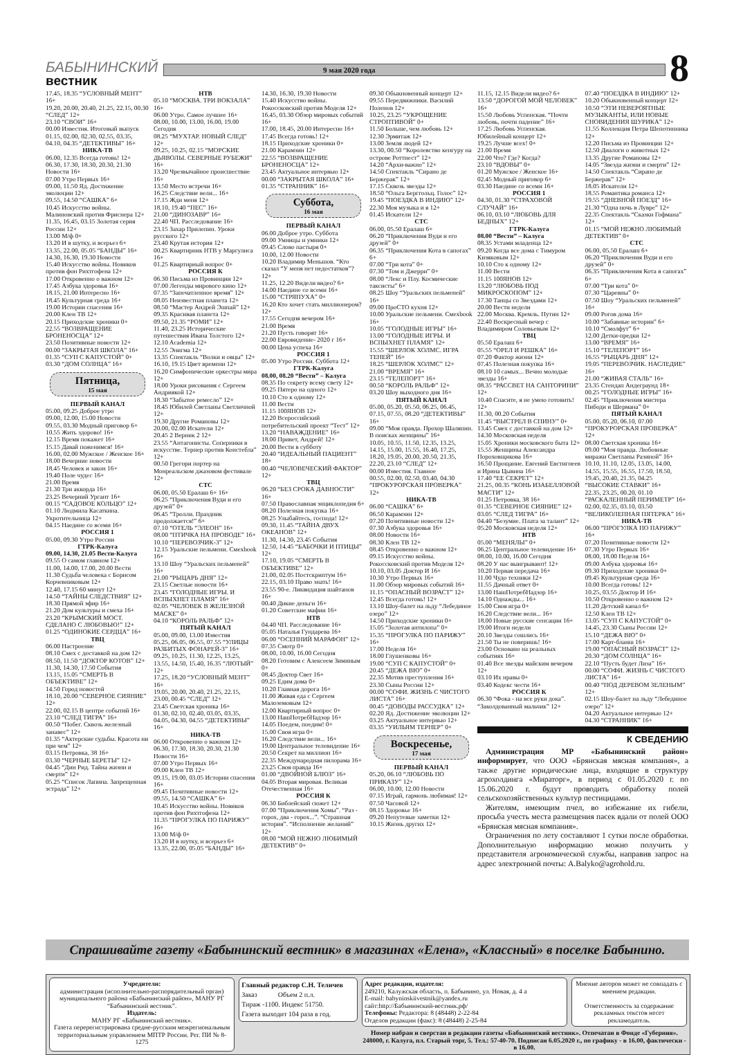БАБЫНИНСКИЙ
вестник
9 мая 2020 года
8
17.45, 18.35 “УСЛОВНЫЙ МЕНТ” 16+
19.20, 20.00, 20.40, 21.25, 22.15, 00.30 “СЛЕД” 12+
23.10 “СВОИ” 16+
00.00 Известия. Итоговый выпуск
01.15, 02.00, 02.30, 02.55, 03.35, 04.10, 04.35 “ДЕТЕКТИВЫ” 16+
НИКА-ТВ
06.00, 12.35 Всегда готовь! 12+
06.30, 17.30, 18.30, 20.30, 21.30 Новости 16+
07.00 Утро Первых 16+
09.00, 11.50 Яд. Достижение эволюции 12+
09.55, 14.50 “САШКА” 6+
10.45 Искусство войны. Малиновский против Фриснера 12+
11.35, 16.45, 03.15 Золотая серия России 12+
13.00 М/ф 0+
13.20 И в шутку, и всерьез 6+
13.35, 22.00, 05.05 “БАНДЫ” 16+
14.30, 16.30, 19.30 Новости
15.40 Искусство войны. Новиков против фон Рихтгофена 12+
17.00 Откровенно о важном 12+
17.45 Азбука здоровья 16+
18.15, 21.00 Интересно 16+
18.45 Культурная среда 16+
19.00 Истории спасения 16+
20.00 Клен ТВ 12+
20.15 Приходские хроники 0+
22.55 “ВОЗВРАЩЕНИЕ БРОНЕНОСЦА” 12+
23.50 Позитивные новости 12+
00.00 “ЗАКРЫТАЯ ШКОЛА” 16+
01.35 “СУП С КАПУСТОЙ” 0+
03.30 “ДОМ СОЛНЦА” 16+
Пятница,
15 мая
ПЕРВЫЙ КАНАЛ
05.00, 09.25 Доброе утро
09.00, 12.00, 15.00 Новости
09.55, 03.30 Модный приговор 6+
10.55 Жить здорово! 16+
12.15 Время покажет 16+
15.15 Давай поженимся! 16+
16.00, 02.00 Мужское / Женское 16+
18.00 Вечерние новости
18.45 Человек и закон 16+
19.40 Поле чудес 16+
21.00 Время
21.30 Три аккорда 16+
23.25 Вечерний Ургант 16+
00.15 “САДОВОЕ КОЛЬЦО” 12+
01.10 Людмила Касаткина. Укротительница 12+
04.15 Наедине со всеми 16+
РОССИЯ 1
05.00, 09.30 Утро России
ГТРК-Калуга
09.00, 14.30, 21.05 Вести-Калуга
09.55 О самом главном 12+
11.00, 14.00, 17.00, 20.00 Вести
11.30 Судьба человека с Борисом Корчевниковым 12+
12.40, 17.15 60 минут 12+
14.50 “ТАЙНЫ СЛЕДСТВИЯ” 12+
18.30 Прямой эфир 16+
21.20 Дом культуры и смеха 16+
23.20 “КРЫМСКИЙ МОСТ. СДЕЛАНО С ЛЮБОВЬЮ!” 12+
01.25 “ОДИНОКИЕ СЕРДЦА” 16+
ТВЦ
06.00 Настроение
08.10 Смех с доставкой на дом 12+
08.50, 11.50 “ДОКТОР КОТОВ” 12+
11.30, 14.30, 17.50 События
13.15, 15.05 “СМЕРТЬ В ОБЪЕКТИВЕ” 12+
14.50 Город новостей
18.10, 20.00 “СЕВЕРНОЕ СИЯНИЕ” 12+
22.00, 02.15 В центре событий 16+
23.10 “СЛЕД ТИГРА” 16+
00.50 “Побег. Сквозь железный занавес” 12+
01.35 “Актерские судьбы. Красота ни при чем” 12+
03.15 Петровка, 38 16+
03.30 “ЧЕРНЫЕ БЕРЕТЫ” 12+
04.45 “Дин Рид. Тайна жизни и смерти” 12+
05.25 “Список Лапина. Запрещенная эстрада” 12+
НТВ
05.10 “МОСКВА. ТРИ ВОКЗАЛА” 16+
06.00 Утро. Самое лучшее 16+
08.00, 10.00, 13.00, 16.00, 19.00 Сегодня
08.25 “МУХТАР. НОВЫЙ СЛЕД” 12+
09.25, 10.25, 02.15 “МОРСКИЕ ДЬЯВОЛЫ. СЕВЕРНЫЕ РУБЕЖИ” 16+
13.20 Чрезвычайное происшествие 16+
13.50 Место встречи 16+
16.25 Следствие вели... 16+
17.15 Жди меня 12+
18.10, 19.40 “ПЕС” 16+
21.00 “ДИНОЗАВР” 16+
22.40 ЧП. Расследование 16+
23.15 Захар Прилепин. Уроки русского 12+
23.40 Крутая история 12+
00.25 Квартирник НТВ у Маргулиса 16+
01.25 Квартирный вопрос 0+
РОССИЯ К
06.30 Письма из Провинции 12+
07.00 Легенды мирового кино 12+
07.35 “Запечатленное время” 12+
08.05 Неизвестная планета 12+
08.50 “Мастер Андрей Эшпай” 12+
09.35 Красивая планета 12+
09.50, 21.35 “РОМИ” 12+
11.40, 23.25 Исторические путешествия Ивана Толстого 12+
12.10 Academia 12+
12.55 Энигма 12+
13.35 Спектакль “Волки и овцы” 12+
16.10, 19.15 Цвет времени 12+
16.20 Симфонические оркестры мира 12+
18.00 Уроки рисования с Сергеем Андриякой 12+
18.30 “Забытое ремесло” 12+
18.45 Юбилей Светланы Светличной 12+
19.30 Другие Романовы 12+
20.00, 02.00 Искатели 12+
20.45 2 Верник 2 12+
23.55 “Антагонисты. Соперники в искусстве. Тернер против Констебла” 12+
00.50 Грегори портер на Монреальском джазовом фестивале 12+
СТС
06.00, 05.50 Ералаш 6+ 16+
06.25 “Приключения Вуди и его друзей” 0+
06.45 “Тролли. Праздник продолжается!” 6+
07.10 “ОТЕЛЬ “ЭЛЕОН” 16+
08.00 “ПТИЧКА НА ПРОВОДЕ” 16+
10.10 “ПЕРЕВОЗЧИК-3” 12+
12.15 Уральские пельмени. Смехbook 16+
13.10 Шоу “Уральских пельменей” 16+
21.00 “РЫЦАРЬ ДНЯ” 12+
23.15 Светлые новости 16+
23.45 “ГОЛОДНЫЕ ИГРЫ. И ВСПЫХНЕТ ПЛАМЯ” 16+
02.05 “ЧЕЛОВЕК В ЖЕЛЕЗНОЙ МАСКЕ” 0+
04.10 “КОРОЛЬ РАЛЬФ” 12+
ПЯТЫЙ КАНАЛ
05.00, 09.00, 13.00 Известия
05.25, 06.05, 06.55, 07.55 “УЛИЦЫ РАЗБИТЫХ ФОНАРЕЙ-3” 16+
09.25, 10.25, 11.30, 12.25, 13.25, 13.55, 14.50, 15.40, 16.35 “ЛЮТЫЙ” 12+
17.25, 18.20 “УСЛОВНЫЙ МЕНТ” 16+
19.05, 20.00, 20.40, 21.25, 22.15, 23.00, 00.45 “СЛЕД” 12+
23.45 Светская хроника 16+
01.30, 02.10, 02.40, 03.05, 03.35, 04.05, 04.30, 04.55 “ДЕТЕКТИВЫ” 16+
НИКА-ТВ
06.00 Откровенно о важном 12+
06.30, 17.30, 18.30, 20.30, 21.30 Новости 16+
07.00 Утро Первых 16+
09.00 Клен ТВ 12+
09.15, 19.00, 03.05 Истории спасения 16+
09.45 Позитивные новости 12+
09.55, 14.50 “САШКА” 6+
10.45 Искусство войны. Новиков против фон Рихтгофена 12+
11.35 “ПРОГУЛКА ПО ПАРИЖУ” 16+
13.00 М/ф 0+
13.20 И в шутку, и всерьез 6+
13.35, 22.00, 05.05 “БАНДЫ” 16+
14.30, 16.30, 19.30 Новости
15.40 Искусство войны. Рокоссковский против Моделя 12+
16.45, 03.30 Обзор мировых событий 16+
17.00, 18.45, 20.00 Интересно 16+
17.45 Всегда готовь! 12+
18.15 Приходские хроники 0+
21.00 Карамзин 12+
22.55 “ВОЗВРАЩЕНИЕ БРОНЕНОСЦА” 12+
23.45 Актуальное интервью 12+
00.00 “ЗАКРЫТАЯ ШКОЛА” 16+
01.35 “СТРАННИК” 16+
Суббота,
16 мая
ПЕРВЫЙ КАНАЛ
06.00 Доброе утро. Суббота
09.00 Умницы и умники 12+
09.45 Слово пастыря 0+
10.00, 12.00 Новости
10.20 Владимир Меньшов. “Кто сказал “У меня нет недостатков”? 12+
11.25, 12.20 Видели видео? 6+
14.00 Наедине со всеми 16+
15.00 “СТРЯПУХА” 0+
16.20 Кто хочет стать миллионером? 12+
17.55 Сегодня вечером 16+
21.00 Время
21.20 Пусть говорят 16+
22.00 Евровидение- 2020 г 16+
00.00 Цена успеха 16+
РОССИЯ 1
05.00 Утро России. Суббота 12+
ГТРК-Калуга
08.00, 08.20 “Вести” – Калуга
08.35 По секрету всему свету 12+
09.25 Пятеро на одного 12+
10.10 Сто к одному 12+
11.00 Вести
11.15 100ЯНОВ 12+
12.20 Всероссийский потребительский проект “Тест” 12+
13.20 “НАВАЖДЕНИЕ” 16+
18.00 Привет, Андрей! 12+
20.00 Вести в субботу
20.40 “ИДЕАЛЬНЫЙ ПАЦИЕНТ” 18+
00.40 “ЧЕЛОВЕЧЕСКИЙ ФАКТОР” 12+
ТВЦ
06.20 “БЕЗ СРОКА ДАВНОСТИ” 16+
07.50 Православная энциклопедия 6+
08.20 Полезная покупка 16+
08.25 Улыбайтесь, господа! 12+
09.30, 11.45 “ТАЙНА ДВУХ ОКЕАНОВ” 12+
11.30, 14.30, 23.45 События
12.50, 14.45 “БАБОЧКИ И ПТИЦЫ” 12+
17.10, 19.05 “СМЕРТЬ В ОБЪЕКТИВЕ” 12+
21.00, 02.05 Постскриптум 16+
22.15, 03.10 Право знать! 16+
23.55 90-е. Ликвидация шайтанов 16+
00.40 Дикие деньги 16+
01.20 Советские мафии 16+
НТВ
04.40 ЧП. Расследование 16+
05.05 Наталья Гундарева 16+
06.00 “ОСЕННИЙ МАРАФОН” 12+
07.35 Смотр 0+
08.00, 10.00, 16.00 Сегодня
08.20 Готовим с Алексеем Зиминым 0+
08.45 Доктор Свет 16+
09.25 Едим дома 0+
10.20 Главная дорога 16+
11.00 Живая еда с Сергеем Малоземовым 12+
12.00 Квартирный вопрос 0+
13.00 НашПотребНадзор 16+
14.05 Поедем, поедим! 0+
15.00 Своя игра 0+
16.20 Следствие вели... 16+
19.00 Центральное телевидение 16+
20.50 Секрет на миллион 16+
22.35 Международная пилорама 16+
23.25 Своя правда 16+
01.00 “ДВОЙНОЙ БЛЮЗ” 16+
04.05 Вторая мировая. Великая Отечественная 16+
РОССИЯ К
06.30 Библейский сюжет 12+
07.00 “Приключения Хомы”. “Раз - горох, два - горох...”. “Страшная история”. “Исполнение желаний” 12+
08.00 “МОЙ НЕЖНО ЛЮБИМЫЙ ДЕТЕКТИВ” 0+
09.30 Обыкновенный концерт 12+
09.55 Передвижники. Василий Поленов 12+
10.25, 23.25 “УКРОЩЕНИЕ СТРОПТИВОЙ” 0+
11.50 Больше, чем любовь 12+
12.30 Эрмитаж 12+
13.00 Земля людей 12+
13.30, 00.50 “Королевство кенгуру на острове Роттнест” 12+
14.20 “Архи-важно” 12+
14.50 Спектакль “Сирано де Бержерак” 12+
17.15 Сквозь звезды 12+
18.50 “Ольга Берггольц. Голос” 12+
19.45 “ПОЕЗДКА В ИНДИЮ” 12+
22.30 Моя музыка и я 12+
01.45 Искатели 12+
СТС
06.00, 05.50 Ералаш 6+
06.20 “Приключения Вуди и его друзей” 0+
06.35 “Приключения Кота в сапогах” 6+
07.00 “Три кота” 0+
07.30 “Том и Джерри” 0+
08.00 “Лекс и Плу. Космические таксисты” 6+
08.25 Шоу “Уральских пельменей” 16+
09.00 ПроСТО кухня 12+
10.00 Уральские пельмени. Смехbook 16+
10.05 “ГОЛОДНЫЕ ИГРЫ” 16+
13.00 “ГОЛОДНЫЕ ИГРЫ. И ВСПЫХНЕТ ПЛАМЯ” 12+
15.55 “ШЕРЛОК ХОЛМС. ИГРА ТЕНЕЙ” 16+
18.25 “ШЕРЛОК ХОЛМС” 12+
21.00 “ВРЕМЯ” 16+
23.15 “ТЕЛЕПОРТ” 16+
00.50 “КОРОЛЬ РАЛЬФ” 12+
03.20 Шоу выходного дня 16+
ПЯТЫЙ КАНАЛ
05.00, 05.20, 05.50, 06.25, 06.45, 07.15, 07.55, 08.20 “ДЕТЕКТИВЫ” 16+
09.00 “Моя правда. Прохор Шаляпин. В поисках женщины” 16+
10.05, 10.55, 11.50, 12.35, 13.25, 14.15, 15.00, 15.55, 16.40, 17.25, 18.20, 19.05, 20.00, 20.50, 21.35, 22.20, 23.10 “СЛЕД” 12+
00.00 Известия. Главное
00.55, 02.00, 02.50, 03.40, 04.30 “ПРОКУРОРСКАЯ ПРОВЕРКА” 12+
НИКА-ТВ
06.00 “САШКА” 6+
06.50 Карамзин 12+
07.20 Позитивные новости 12+
07.30 Азбука здоровья 16+
08.00 Новости 16+
08.30 Клен ТВ 12+
08.45 Откровенно о важном 12+
09.15 Искусство войны. Рокоссковский против Моделя 12+
10.10, 03.05 Доктор И 16+
10.30 Утро Первых 16+
11.00 Обзор мировых событий 16+
11.15 “ОПАСНЫЙ ВОЗРАСТ” 12+
12.45 Всегда готовь! 12+
13.10 Шоу-балет на льду “Лебединое озеро” 12+
14.50 Приходские хроники 0+
15.05 “Золотая антилопа” 0+
15.35 “ПРОГУЛКА ПО ПАРИЖУ” 16+
17.00 Неделя 16+
18.00 Глушенковы 16+
19.00 “СУП С КАПУСТОЙ” 0+
20.45 “ДЕЖА ВЮ” 0+
22.35 Мотив преступления 16+
23.30 Сыны России 12+
00.00 “СОФИ. ЖИЗНЬ С ЧИСТОГО ЛИСТА” 16+
00.45 “ДОВОДЫ РАССУДКА” 12+
02.20 Яд. Достижение эволюции 12+
03.25 Актуальное интервью 12+
03.35 “УИЛЬЯМ ТЕРНЕР” 0+
Воскресенье,
17 мая
ПЕРВЫЙ КАНАЛ
05.20, 06.10 “ЛЮБОВЬ ПО ПРИКАЗУ” 12+
06.00, 10.00, 12.00 Новости
07.15 Играй, гармонь любимая! 12+
07.50 Часовой 12+
08.15 Здоровье 16+
09.20 Непутевые заметки 12+
10.15 Жизнь других 12+
11.15, 12.15 Видели видео? 6+
13.50 “ДОРОГОЙ МОЙ ЧЕЛОВЕК” 16+
15.50 Любовь Успенская. “Почти любовь, почти падение” 16+
17.25 Любовь Успенская. Юбилейный концерт 12+
19.25 Лучше всех! 0+
21.00 Время
22.00 Что? Где? Когда?
23.10 “ВДОВЫ” 0+
01.20 Мужское / Женское 16+
02.45 Модный приговор 6+
03.30 Наедине со всеми 16+
РОССИЯ 1
04.30, 01.30 “СТРАХОВОЙ СЛУЧАЙ” 16+
06.10, 03.10 “ЛЮБОВЬ ДЛЯ БЕДНЫХ” 12+
ГТРК-Калуга
08.00 “Вести” – Калуга
08.35 Устами младенца 12+
09.20 Когда все дома с Тимуром Кизяковым 12+
10.10 Сто к одному 12+
11.00 Вести
11.15 100ЯНОВ 12+
13.20 “ЛЮБОВЬ ПОД МИКРОСКОПОМ” 12+
17.30 Танцы со Звездами 12+
20.00 Вести недели
22.00 Москва. Кремль. Путин 12+
22.40 Воскресный вечер с Владимиром Соловьевым 12+
ТВЦ
05.50 Ералаш 6+
05.55 “ОРЕЛ И РЕШКА” 16+
07.20 Фактор жизни 12+
07.45 Полезная покупка 16+
08.10 10 самых... Вечно молодые звезды 16+
08.35 “РАССВЕТ НА САНТОРИНИ” 12+
10.40 Спасите, я не умею готовить! 12+
11.30, 00.20 События
11.45 “ВЫСТРЕЛ В СПИНУ” 0+
13.45 Смех с доставкой на дом 12+
14.30 Московская неделя
15.05 Хроники московского быта 12+
15.55 Женщины Александра Пороховщикова 16+
16.50 Прощание. Евгений Евстигнеев и Ирина Цывина 16+
17.40 “ЕЕ СЕКРЕТ” 12+
21.25, 00.35 “КОНЬ ИЗАБЕЛЛОВОЙ МАСТИ” 12+
01.25 Петровка, 38 16+
01.35 “СЕВЕРНОЕ СИЯНИЕ” 12+
03.05 “СЛЕД ТИГРА” 16+
04.40 “Безумие. Плата за талант” 12+
05.20 Московская неделя 12+
НТВ
05.00 “МЕНЯЛЫ” 0+
06.25 Центральное телевидение 16+
08.00, 10.00, 16.00 Сегодня
08.20 У нас выигрывают! 12+
10.20 Первая передача 16+
11.00 Чудо техники 12+
11.55 Дачный ответ 0+
13.00 НашПотребНадзор 16+
14.10 Однажды... 16+
15.00 Своя игра 0+
16.20 Следствие вели... 16+
18.00 Новые русские сенсации 16+
19.00 Итоги недели
20.10 Звезды сошлись 16+
21.50 Ты не поверишь! 16+
23.00 Основано на реальных событиях 16+
01.40 Все звезды майским вечером 12+
03.10 Их нравы 0+
03.40 Кодекс чести 16+
РОССИЯ К
06.30 “Фока - на все руки дока”. “Заколдованный мальчик” 12+
07.40 “ПОЕЗДКА В ИНДИЮ” 12+
10.20 Обыкновенный концерт 12+
10.50 “ЭТИ НЕВЕРОЯТНЫЕ МУЗЫКАНТЫ, ИЛИ НОВЫЕ СНОВИДЕНИЯ ШУРИКА” 12+
11.55 Коллекция Петра Шепотинника 12+
12.20 Письма из Провинции 12+
12.50 Диалоги о животных 12+
13.35 Другие Романовы 12+
14.05 “Звезда жизни и смерти” 12+
14.50 Спектакль “Сирано де Бержерак” 12+
18.05 Искатели 12+
18.55 Романтика романса 12+
19.55 “ДНЕВНОЙ ПОЕЗД” 16+
21.30 “Одна ночь в Лувре” 12+
22.35 Спектакль “Сказки Гофмана” 12+
01.15 “МОЙ НЕЖНО ЛЮБИМЫЙ ДЕТЕКТИВ” 0+
СТС
06.00, 05.50 Ералаш 6+
06.20 “Приключения Вуди и его друзей” 0+
06.35 “Приключения Кота в сапогах” 6+
07.00 “Три кота” 0+
07.30 “Царевны” 0+
07.50 Шоу “Уральских пельменей” 16+
09.00 Рогов дома 16+
10.00 “Забавные истории” 6+
10.10 “Смолфут” 6+
12.00 Детки-предки 12+
13.00 “ВРЕМЯ” 16+
15.10 “ТЕЛЕПОРТ” 16+
16.55 “РЫЦАРЬ ДНЯ” 12+
19.05 “ПЕРЕВОЗЧИК. НАСЛЕДИЕ” 16+
21.00 “ЖИВАЯ СТАЛЬ” 16+
23.35 Стендап Андеграунд 18+
00.25 “ГОЛОДНЫЕ ИГРЫ” 16+
02.45 “Приключения мистера Пибоди и Шермана” 0+
ПЯТЫЙ КАНАЛ
05.00, 05.20, 06.10, 07.00 “ПРОКУРОРСКАЯ ПРОВЕРКА” 12+
08.00 Светская хроника 16+
09.00 “Моя правда. Любовные миражи Светланы Разиной” 16+
10.10, 11.10, 12.05, 13.05, 14.00, 14.55, 15.55, 16.55, 17.50, 18.50, 19.45, 20.40, 21.35, 04.25 “ВЫСОКИЕ СТАВКИ” 16+
22.35, 23.25, 00.20, 01.10 “РАСКАЛЕННЫЙ ПЕРИМЕТР” 16+
02.00, 02.35, 03.10, 03.50 “ВЕЛИКОЛЕПНАЯ ПЯТЕРКА” 16+
НИКА-ТВ
06.00 “ПРОГУЛКА ПО ПАРИЖУ” 16+
07.20 Позитивные новости 12+
07.30 Утро Первых 16+
08.00, 18.00 Неделя 16+
09.00 Азбука здоровья 16+
09.30 Приходские хроники 0+
09.45 Культурная среда 16+
10.00 Всегда готовь! 12+
10.25, 03.55 Доктор И 16+
10.50 Откровенно о важном 12+
11.20 Детский канал 6+
12.50 Клен ТВ 12+
13.05 “СУП С КАПУСТОЙ” 0+
14.45, 23.30 Сыны России 12+
15.10 “ДЕЖА ВЮ” 0+
17.00 Карт-бланш 16+
19.00 “ОПАСНЫЙ ВОЗРАСТ” 12+
20.30 “ДОМ СОЛНЦА” 16+
22.10 “Пусть будет Лиза” 16+
00.00 “СОФИ. ЖИЗНЬ С ЧИСТОГО ЛИСТА” 16+
00.40 “ПОД ДЕРЕВОМ ЗЕЛЕНЫМ” 12+
02.15 Шоу-балет на льду “Лебединое озеро” 12+
04.20 Актуальное интервью 12+
04.30 “СТРАННИК” 16+
К СВЕДЕНИЮ
Администрация МР «Бабынинский район» информирует, что ООО «Брянская мясная компания», а также другие юридические лица, входящие в структуру агрохолдинга «Мираторг», в период с 01.05.2020 г. по 15.06.2020 г. будут проводить обработку полей сельскохозяйственных культур пестицидами.
Жителям, имеющим пчел, во избежание их гибели, просьба учесть места размещения пасек вдали от полей ООО «Брянская мясная компания».
Ограничения по лету составляют 1 сутки после обработки. Дополнительную информацию можно получить у представителя агрономической службы, направив запрос на адрес электронной почты: A.Balyko@agrohold.ru.
Спрашивайте газету «Бабынинский вестник» в магазинах «Елена», «Классный» в поселке Бабынино.
Учредители:
администрация (исполнительно-распорядительный орган) муниципального района «Бабынинский район», МАНУ РГ “Бабынинский вестник”.
Издатель:
МАНУ РГ «Бабынинский вестник».
Газета перерегистрирована средне-русским межрегиональным территориальным управлением МПТР России. Рег. ПИ № 8-1275
Главный редактор С.Н. Теличев
Заказ Объем 2 п.л.
Тираж -1100. Индекс 51750.
Газета выходит 104 раза в год.
Адрес редакции, издателя:
249210, Калужская область, п. Бабынино, ул. Новая, д. 4 а
E-mail: babyninskiivestnik@yandex.ru
сайт:http://Бабынинский-вестник.рф/
Телефоны: Редактора: 8 (48448) 2-22-84
Отделов редакции (факс): 8 (48448) 2-25-84
Мнение авторов может не совпадать с мнением редакции.
Ответственность за содержание рекламных текстов несет рекламодатель.
Номер набран и сверстан в редакции газеты «Бабынинский вестник». Отпечатан в Фонде «Губерния». 248000, г. Калуга, пл. Старый торг, 5. Тел.: 57-40-70. Подписан 6.05.2020 г., по графику - в 16.00, фактически - в 16.00.